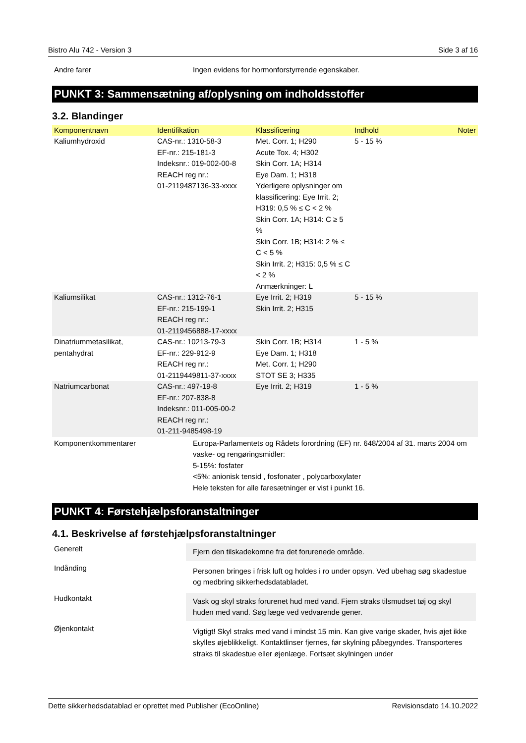Bistro Alu 742 - Version 3 Side 3 af 16
Andre farer Ingen evidens for hormonforstyrrende egenskaber.
PUNKT 3: Sammensætning af/oplysning om indholdsstoffer
3.2. Blandinger
| Komponentnavn | Identifikation | Klassificering | Indhold | Noter |
| --- | --- | --- | --- | --- |
| Kaliumhydroxid | CAS-nr.: 1310-58-3 EF-nr.: 215-181-3 Indeksnr.: 019-002-00-8 REACH reg nr.: 01-2119487136-33-xxxx | Met. Corr. 1; H290 Acute Tox. 4; H302 Skin Corr. 1A; H314 Eye Dam. 1; H318 Yderligere oplysninger om klassificering: Eye Irrit. 2; H319: 0,5 % ≤ C < 2 % Skin Corr. 1A; H314: C ≥ 5 % Skin Corr. 1B; H314: 2 % ≤ C < 5 % Skin Irrit. 2; H315: 0,5 % ≤ C < 2 % Anmærkninger: L | 5 - 15 % | |
| Kaliumsilikat | CAS-nr.: 1312-76-1 EF-nr.: 215-199-1 REACH reg nr.: 01-2119456888-17-xxxx | Eye Irrit. 2; H319 Skin Irrit. 2; H315 | 5 - 15 % | |
| Dinatriummetasilikat, pentahydrat | CAS-nr.: 10213-79-3 EF-nr.: 229-912-9 REACH reg nr.: 01-2119449811-37-xxxx | Skin Corr. 1B; H314 Eye Dam. 1; H318 Met. Corr. 1; H290 STOT SE 3; H335 | 1 - 5 % | |
| Natriumcarbonat | CAS-nr.: 497-19-8 EF-nr.: 207-838-8 Indeksnr.: 011-005-00-2 REACH reg nr.: 01-211-9485498-19 | Eye Irrit. 2; H319 | 1 - 5 % | |
Komponentkommentarer Europa-Parlamentets og Rådets forordning (EF) nr. 648/2004 af 31. marts 2004 om vaske- og rengøringsmidler:
5-15%: fosfater
<5%: anionisk tensid , fosfonater , polycarboxylater
Hele teksten for alle faresætninger er vist i punkt 16.
PUNKT 4: Førstehjælpsforanstaltninger
4.1. Beskrivelse af førstehjælpsforanstaltninger
Generelt
Fjern den tilskadekomne fra det forurenede område.
Indånding
Personen bringes i frisk luft og holdes i ro under opsyn. Ved ubehag søg skadestue og medbring sikkerhedsdatabladet.
Hudkontakt
Vask og skyl straks forurenet hud med vand. Fjern straks tilsmudset tøj og skyl huden med vand. Søg læge ved vedvarende gener.
Øjenkontakt
Vigtigt! Skyl straks med vand i mindst 15 min. Kan give varige skader, hvis øjet ikke skylles øjeblikkeligt. Kontaktlinser fjernes, før skylning påbegyndes. Transporteres straks til skadestue eller øjenlæge. Fortsæt skylningen under
Dette sikkerhedsdatablad er oprettet med Publisher (EcoOnline) Revisionsdato 14.10.2022